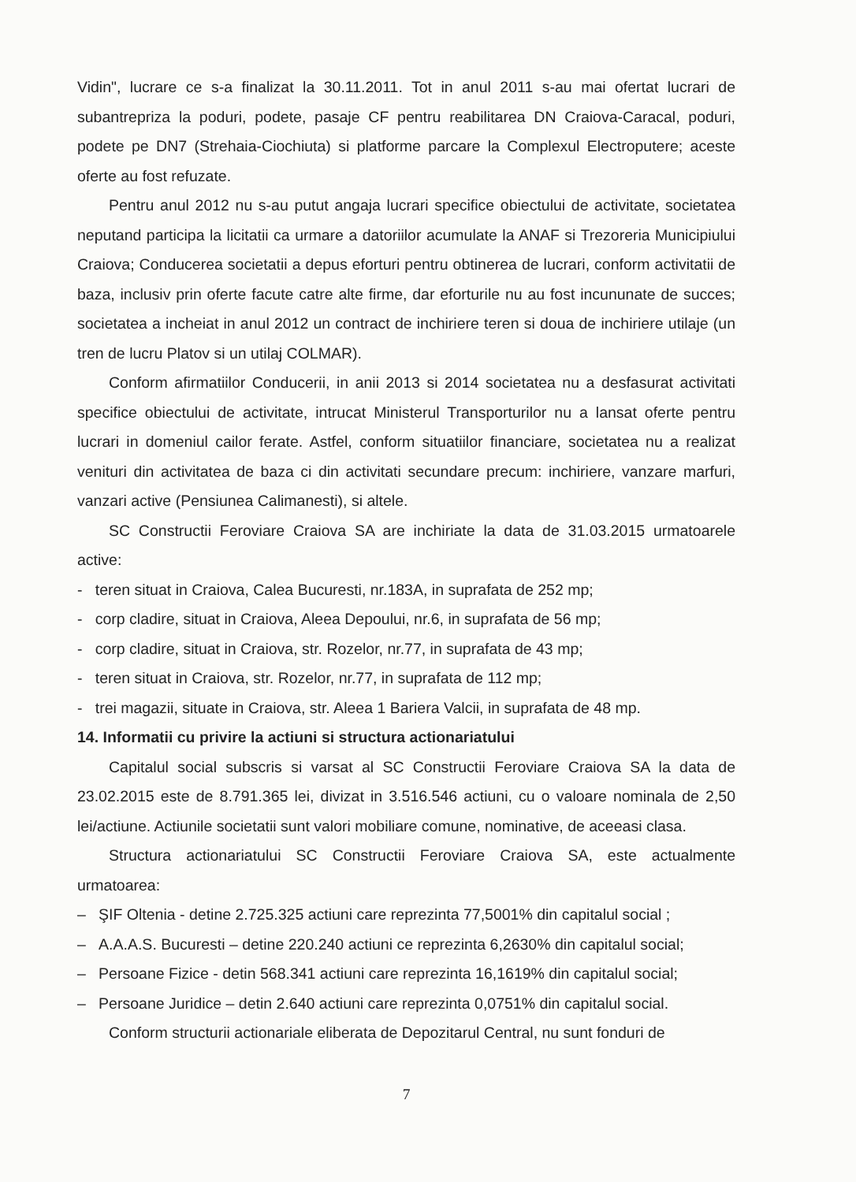Vidin", lucrare ce s-a finalizat la 30.11.2011. Tot in anul 2011 s-au mai ofertat lucrari de subantrepriza la poduri, podete, pasaje CF pentru reabilitarea DN Craiova-Caracal, poduri, podete pe DN7 (Strehaia-Ciochiuta) si platforme parcare la Complexul Electroputere; aceste oferte au fost refuzate.
Pentru anul 2012 nu s-au putut angaja lucrari specifice obiectului de activitate, societatea neputand participa la licitatii ca urmare a datoriilor acumulate la ANAF si Trezoreria Municipiului Craiova; Conducerea societatii a depus eforturi pentru obtinerea de lucrari, conform activitatii de baza, inclusiv prin oferte facute catre alte firme, dar eforturile nu au fost incununate de succes; societatea a incheiat in anul 2012 un contract de inchiriere teren si doua de inchiriere utilaje (un tren de lucru Platov si un utilaj COLMAR).
Conform afirmatiilor Conducerii, in anii 2013 si 2014 societatea nu a desfasurat activitati specifice obiectului de activitate, intrucat Ministerul Transporturilor nu a lansat oferte pentru lucrari in domeniul cailor ferate. Astfel, conform situatiilor financiare, societatea nu a realizat venituri din activitatea de baza ci din activitati secundare precum: inchiriere, vanzare marfuri, vanzari active (Pensiunea Calimanesti), si altele.
SC Constructii Feroviare Craiova SA are inchiriate la data de 31.03.2015 urmatoarele active:
- teren situat in Craiova, Calea Bucuresti, nr.183A, in suprafata de 252 mp;
- corp cladire, situat in Craiova, Aleea Depoului, nr.6, in suprafata de 56 mp;
- corp cladire, situat in Craiova, str. Rozelor, nr.77, in suprafata de 43 mp;
- teren situat in Craiova, str. Rozelor, nr.77, in suprafata de 112 mp;
- trei magazii, situate in Craiova, str. Aleea 1 Bariera Valcii, in suprafata de 48 mp.
14. Informatii cu privire la actiuni si structura actionariatului
Capitalul social subscris si varsat al SC Constructii Feroviare Craiova SA la data de 23.02.2015 este de 8.791.365 lei, divizat in 3.516.546 actiuni, cu o valoare nominala de 2,50 lei/actiune. Actiunile societatii sunt valori mobiliare comune, nominative, de aceeasi clasa.
Structura actionariatului SC Constructii Feroviare Craiova SA, este actualmente urmatoarea:
– ŞIF Oltenia - detine 2.725.325 actiuni care reprezinta 77,5001% din capitalul social ;
– A.A.A.S. Bucuresti – detine 220.240 actiuni ce reprezinta 6,2630% din capitalul social;
– Persoane Fizice - detin 568.341 actiuni care reprezinta 16,1619% din capitalul social;
– Persoane Juridice – detin 2.640 actiuni care reprezinta 0,0751% din capitalul social.
Conform structurii actionariale eliberata de Depozitarul Central, nu sunt fonduri de
7